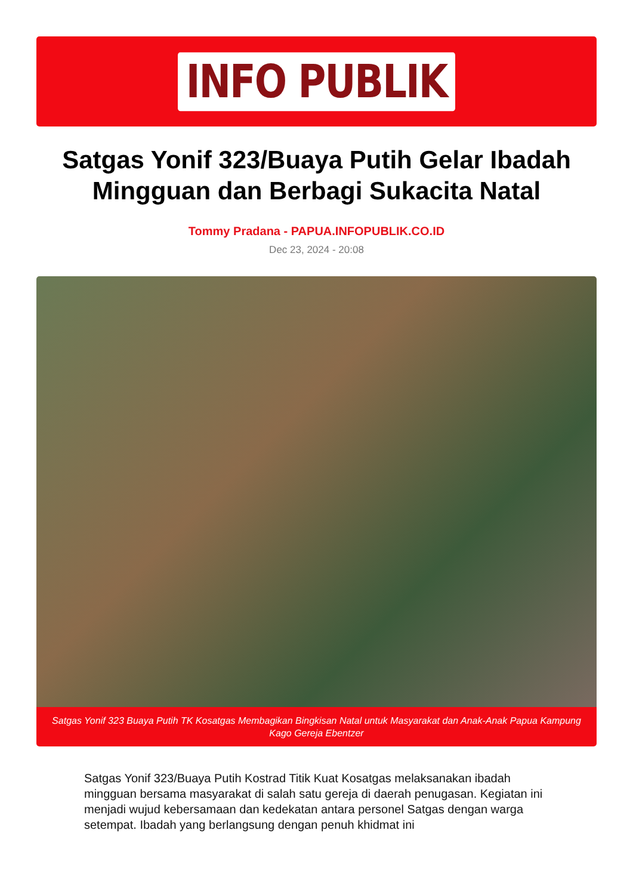INFO PUBLIK
Satgas Yonif 323/Buaya Putih Gelar Ibadah Mingguan dan Berbagi Sukacita Natal
Tommy Pradana - PAPUA.INFOPUBLIK.CO.ID
Dec 23, 2024 - 20:08
Satgas Yonif 323 Buaya Putih TK Kosatgas Membagikan Bingkisan Natal untuk Masyarakat dan Anak-Anak Papua Kampung Kago Gereja Ebentzer
Satgas Yonif 323/Buaya Putih Kostrad Titik Kuat Kosatgas melaksanakan ibadah mingguan bersama masyarakat di salah satu gereja di daerah penugasan. Kegiatan ini menjadi wujud kebersamaan dan kedekatan antara personel Satgas dengan warga setempat. Ibadah yang berlangsung dengan penuh khidmat ini